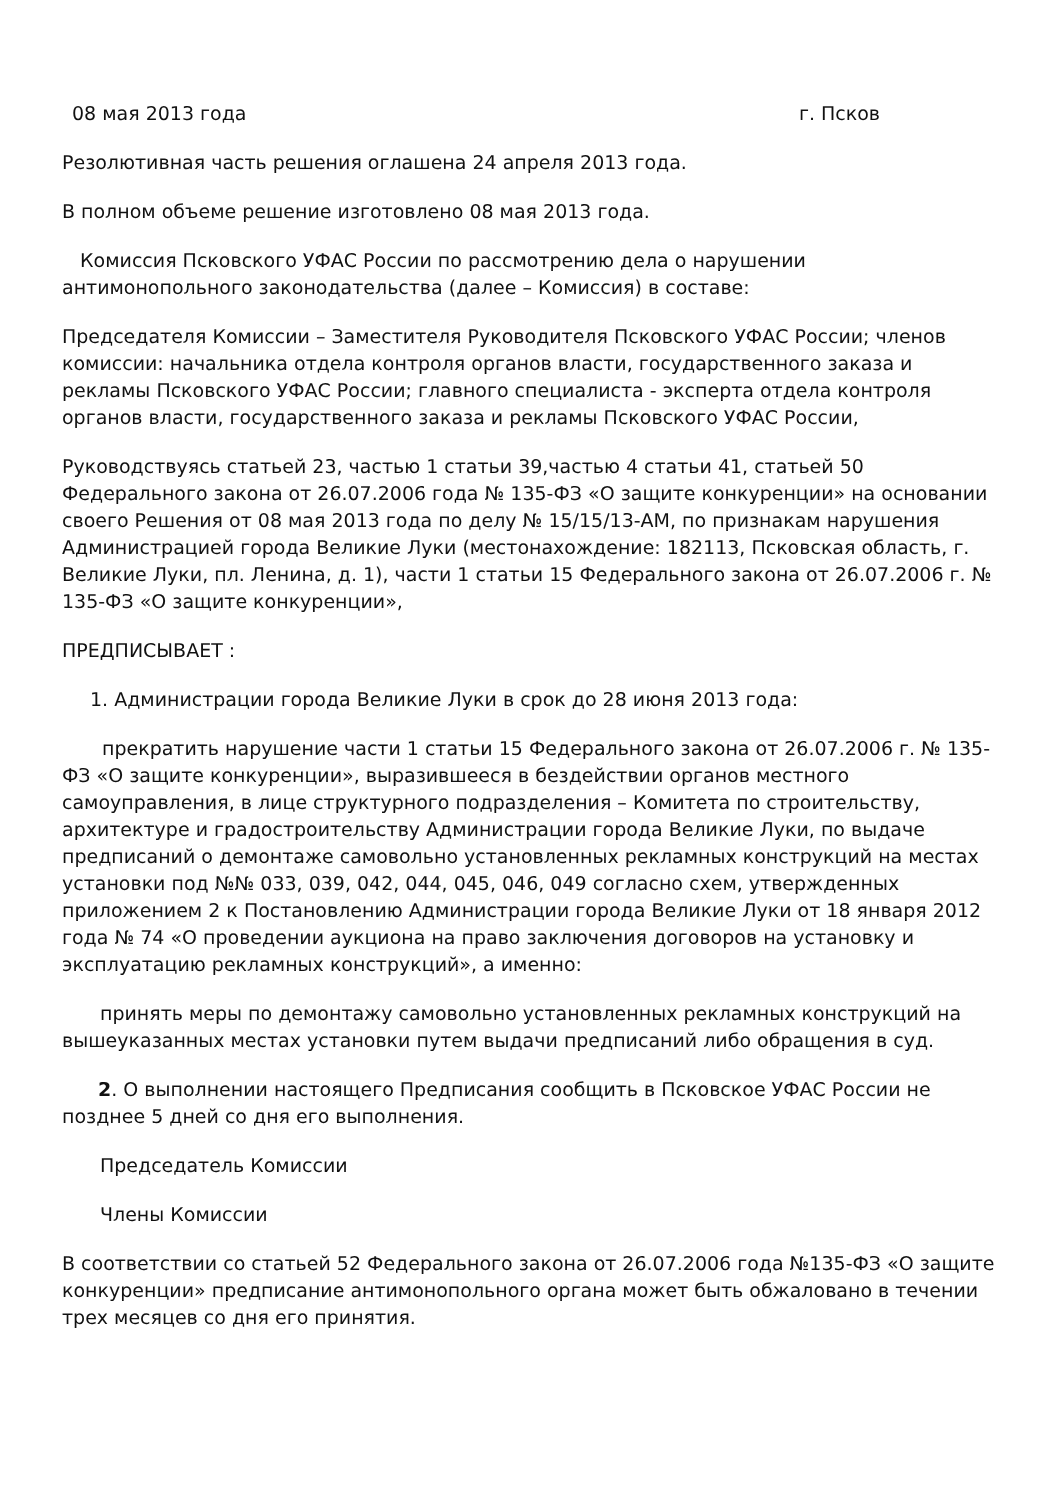08 мая 2013 года г. Псков
Резолютивная часть решения оглашена 24 апреля 2013 года.
В полном объеме решение изготовлено 08 мая 2013 года.
Комиссия Псковского УФАС России по рассмотрению дела о нарушении антимонопольного законодательства (далее – Комиссия) в составе:
Председателя Комиссии – Заместителя Руководителя Псковского УФАС России; членов комиссии: начальника отдела контроля органов власти, государственного заказа и рекламы Псковского УФАС России; главного специалиста - эксперта отдела контроля органов власти, государственного заказа и рекламы Псковского УФАС России,
Руководствуясь статьей 23, частью 1 статьи 39,частью 4 статьи 41, статьей 50 Федерального закона от 26.07.2006 года № 135-ФЗ «О защите конкуренции» на основании своего Решения от 08 мая 2013 года по делу № 15/15/13-АМ, по признакам нарушения Администрацией города Великие Луки (местонахождение: 182113, Псковская область, г. Великие Луки, пл. Ленина, д. 1), части 1 статьи 15 Федерального закона от 26.07.2006 г. № 135-ФЗ «О защите конкуренции»,
ПРЕДПИСЫВАЕТ :
1. Администрации города Великие Луки в срок до 28 июня 2013 года:
прекратить нарушение части 1 статьи 15 Федерального закона от 26.07.2006 г. № 135-ФЗ «О защите конкуренции», выразившееся в бездействии органов местного самоуправления, в лице структурного подразделения – Комитета по строительству, архитектуре и градостроительству Администрации города Великие Луки, по выдаче предписаний о демонтаже самовольно установленных рекламных конструкций на местах установки под №№ 033, 039, 042, 044, 045, 046, 049 согласно схем, утвержденных приложением 2 к Постановлению Администрации города Великие Луки от 18 января 2012 года № 74 «О проведении аукциона на право заключения договоров на установку и эксплуатацию рекламных конструкций», а именно:
принять меры по демонтажу самовольно установленных рекламных конструкций на вышеуказанных местах установки путем выдачи предписаний либо обращения в суд.
2. О выполнении настоящего Предписания сообщить в Псковское УФАС России не позднее 5 дней со дня его выполнения.
Председатель Комиссии
Члены Комиссии
В соответствии со статьей 52 Федерального закона от 26.07.2006 года №135-ФЗ «О защите конкуренции» предписание антимонопольного органа может быть обжаловано в течении трех месяцев со дня его принятия.